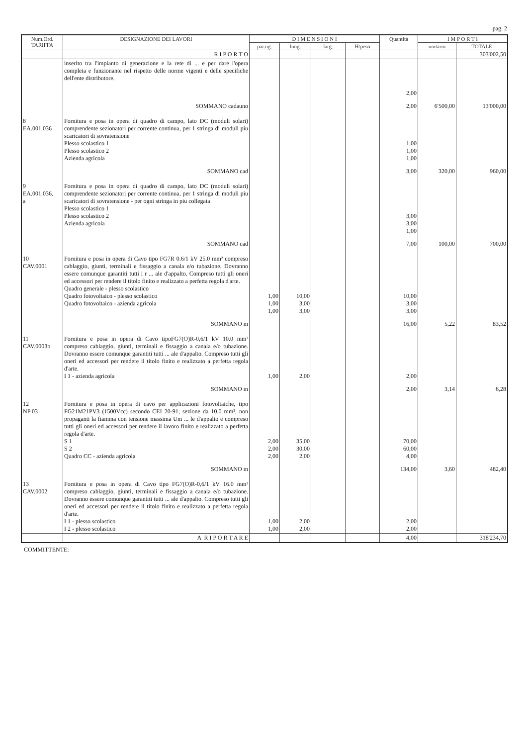pag. 2
| Num.Ord. TARIFFA | DESIGNAZIONE DEI LAVORI | D I M E N S I O N I | | | | Quantità | I M P O R T I | |
| --- | --- | --- | --- | --- | --- | --- | --- | --- |
| | | par.ug. | lung. | larg. | H/peso | | unitario | TOTALE |
| | R I P O R T O | | | | | | | 303'002,50 |
| | inserito tra l'impianto di generazione e la rete di ... e per dare l'opera completa e funzionante nel rispetto delle norme vigenti e delle specifiche dell'ente distributore. | | | | | 2,00 | | |
| | SOMMANO cadauno | | | | | 2,00 | 6'500,00 | 13'000,00 |
| 8 EA.001.036 | Fornitura e posa in opera di quadro di campo, lato DC (moduli solari) comprendente sezionatori per corrente continua, per 1 stringa di moduli piu scaricatori di sovratensione Plesso scolastico 1 Plesso scolastico 2 Azienda agricola | | | | | 1,00 1,00 1,00 | | |
| | SOMMANO cad | | | | | 3,00 | 320,00 | 960,00 |
| 9 EA.001.036. a | Fornitura e posa in opera di quadro di campo, lato DC (moduli solari) comprendente sezionatori per corrente continua, per 1 stringa di moduli piu scaricatori di sovratensione - per ogni stringa in piu collegata Plesso scolastico 1 Plesso scolastico 2 Azienda agricola | | | | | 3,00 3,00 1,00 | | |
| | SOMMANO cad | | | | | 7,00 | 100,00 | 700,00 |
| 10 CAV.0001 | Fornitura e posa in opera di Cavo tipo FG7R 0.6/1 kV 25.0 mm² compreso cablaggio, giunti, terminali e fissaggio a canala e/o tubazione. Dovranno essere comunque garantiti tutti i r ... ale d'appalto. Compreso tutti gli oneri ed accessori per rendere il titolo finito e realizzato a perfetta regola d'arte. Quadro generale - plesso scolastico Quadro fotovoltaico - plesso scolastico Quadro fotovoltaico - azienda agricola | 1,00 1,00 1,00 | 10,00 3,00 3,00 | | | 10,00 3,00 3,00 | | |
| | SOMMANO m | | | | | 16,00 | 5,22 | 83,52 |
| 11 CAV.0003b | Fornitura e posa in opera di Cavo tipoFG7(O)R-0,6/1 kV 10.0 mm² compreso cablaggio, giunti, terminali e fissaggio a canala e/o tubazione. Dovranno essere comunque garantiti tutti ... ale d'appalto. Compreso tutti gli oneri ed accessori per rendere il titolo finito e realizzato a perfetta regola d'arte. I 1 - azienda agricola | 1,00 | 2,00 | | | 2,00 | | |
| | SOMMANO m | | | | | 2,00 | 3,14 | 6,28 |
| 12 NP 03 | Fornitura e posa in opera di cavo per applicazioni fotovoltaiche, tipo FG21M21PV3 (1500Vcc) secondo CEI 20-91, sezione da 10.0 mm², non propaganti la fiamma con tensione massima Um ... le d'appalto e compreso tutti gli oneri ed accessori per rendere il lavoro finito e realizzato a perfetta regola d'arte. S 1 S 2 Quadro CC - azienda agricola | 2,00 2,00 2,00 | 35,00 30,00 2,00 | | | 70,00 60,00 4,00 | | |
| | SOMMANO m | | | | | 134,00 | 3,60 | 482,40 |
| 13 CAV.0002 | Fornitura e posa in opera di Cavo tipo FG7(O)R-0,6/1 kV 16.0 mm² compreso cablaggio, giunti, terminali e fissaggio a canala e/o tubazione. Dovranno essere comunque garantiti tutti ... ale d'appalto. Compreso tutti gli oneri ed accessori per rendere il titolo finito e realizzato a perfetta regola d'arte. I 1 - plesso scolastico I 2 - plesso scolastico | 1,00 1,00 | 2,00 2,00 | | | 2,00 2,00 | | |
| | A R I P O R T A R E | | | | | 4,00 | | 318'234,70 |
COMMITTENTE: